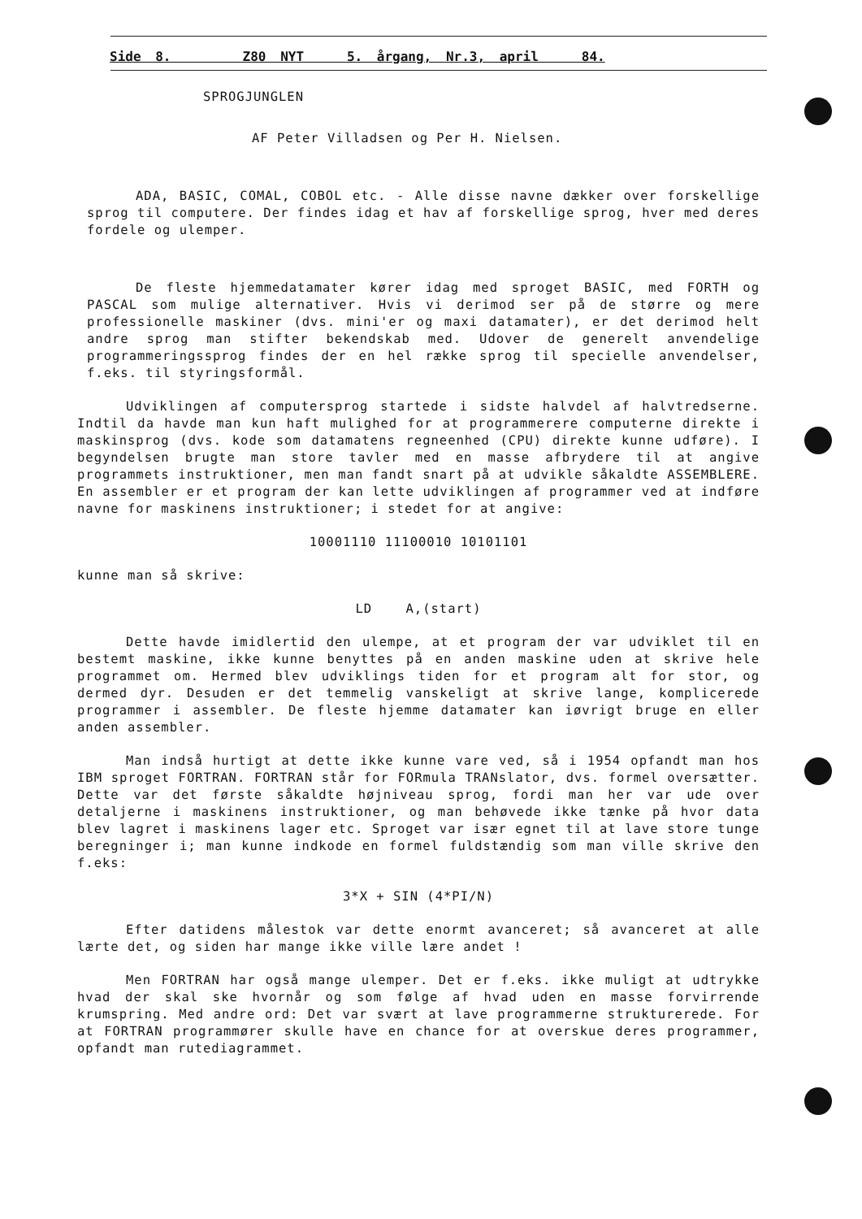Side 8. Z80 NYT 5. årgang, Nr.3, april 84.
SPROGJUNGLEN
AF Peter Villadsen og Per H. Nielsen.
ADA, BASIC, COMAL, COBOL etc. - Alle disse navne dækker over forskellige sprog til computere. Der findes idag et hav af forskellige sprog, hver med deres fordele og ulemper.
De fleste hjemmedatamater kører idag med sproget BASIC, med FORTH og PASCAL som mulige alternativer. Hvis vi derimod ser på de større og mere professionelle maskiner (dvs. mini'er og maxi datamater), er det derimod helt andre sprog man stifter bekendskab med. Udover de generelt anvendelige programmeringssprog findes der en hel række sprog til specielle anvendelser, f.eks. til styringsformål.
Udviklingen af computersprog startede i sidste halvdel af halvtredserne. Indtil da havde man kun haft mulighed for at programmerere computerne direkte i maskinsprog (dvs. kode som datamatens regneenhed (CPU) direkte kunne udføre). I begyndelsen brugte man store tavler med en masse afbrydere til at angive programmets instruktioner, men man fandt snart på at udvikle såkaldte ASSEMBLERE. En assembler er et program der kan lette udviklingen af programmer ved at indføre navne for maskinens instruktioner; i stedet for at angive:
10001110 11100010 10101101
kunne man så skrive:
LD A,(start)
Dette havde imidlertid den ulempe, at et program der var udviklet til en bestemt maskine, ikke kunne benyttes på en anden maskine uden at skrive hele programmet om. Hermed blev udviklings tiden for et program alt for stor, og dermed dyr. Desuden er det temmelig vanskeligt at skrive lange, komplicerede programmer i assembler. De fleste hjemme datamater kan iøvrigt bruge en eller anden assembler.
Man indså hurtigt at dette ikke kunne vare ved, så i 1954 opfandt man hos IBM sproget FORTRAN. FORTRAN står for FORmula TRANslator, dvs. formel oversætter. Dette var det første såkaldte højniveau sprog, fordi man her var ude over detaljerne i maskinens instruktioner, og man behøvede ikke tænke på hvor data blev lagret i maskinens lager etc. Sproget var især egnet til at lave store tunge beregninger i; man kunne indkode en formel fuldstændig som man ville skrive den f.eks:
3*X + SIN (4*PI/N)
Efter datidens målestok var dette enormt avanceret; så avanceret at alle lærte det, og siden har mange ikke ville lære andet !
Men FORTRAN har også mange ulemper. Det er f.eks. ikke muligt at udtrykke hvad der skal ske hvornår og som følge af hvad uden en masse forvirrende krumspring. Med andre ord: Det var svært at lave programmerne strukturerede. For at FORTRAN programmører skulle have en chance for at overskue deres programmer, opfandt man rutediagrammet.